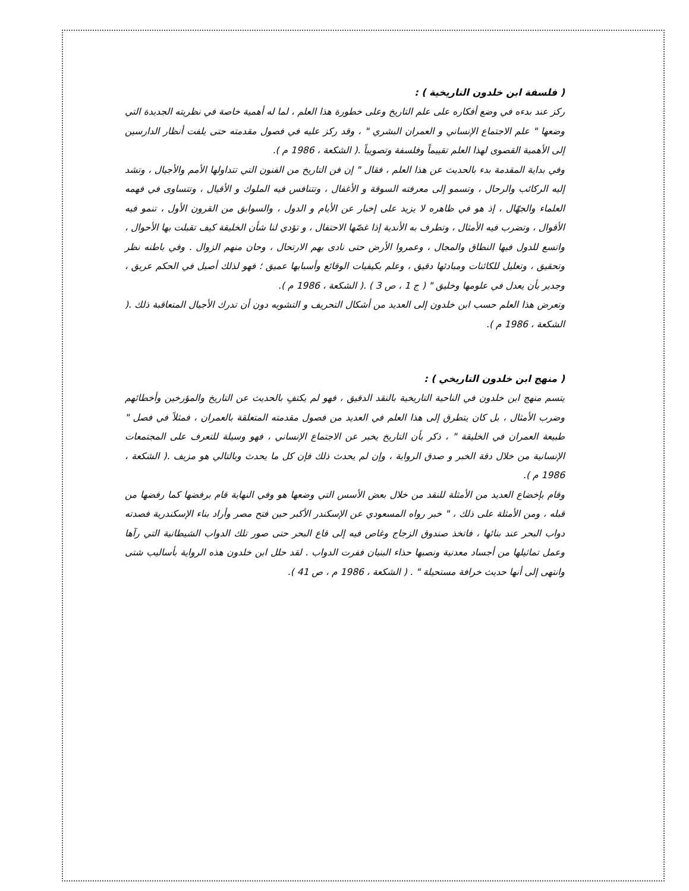( فلسفة ابن خلدون التاريخية ) :
ركز عند بدءه في وضع أفكاره على علم التاريخ وعلى خطورة هذا العلم ، لما له أهمية خاصة في نظريته الجديدة التي وضعها " علم الاجتماع الإنساني و العمران البشري " ، وقد ركز عليه في فصول مقدمته حتى يلفت أنظار الدارسين إلى الأهمية القصوى لهذا العلم تقييماً وفلسفة وتصويباً .( الشكعة ، 1986 م ).
وفي بداية المقدمة بدء بالحديث عن هذا العلم ، فقال " إن فن التاريخ من الفنون التي تتداولها الأمم والأجيال ، وتشد إليه الركائب والرحال ، وتسمو إلى معرفته السوقة و الأغفال ، وتتنافس فيه الملوك و الأقيال ، وتتساوى في فهمه العلماء والجهّال ، إذ هو في ظاهره لا يزيد على إخبار عن الأيام و الدول ، والسوابق من القرون الأول ، تنمو فيه الأقوال ، وتضرب فيه الأمثال ، وتطرف به الأندية إذا غصّها الاحتفال ، و تؤدي لنا شأن الخليقة كيف تقبلت بها الأحوال ، واتسع للدول فيها النطاق والمجال ، وعمروا الأرض حتى نادى بهم الارتحال ، وحان منهم الزوال . وفي باطنه نظر وتحقيق ، وتعليل للكائنات ومبادئها دقيق ، وعلم بكيفيات الوقائع وأسبابها عميق ؛ فهو لذلك أصيل في الحكم عريق ، وجدير بأن يعدل في علومها وخليق " ( ج 1 ، ص 3 ) .( الشكعة ، 1986 م ).
وتعرض هذا العلم حسب ابن خلدون إلى العديد من أشكال التحريف و التشويه دون أن تدرك الأجيال المتعاقبة ذلك .( الشكعة ، 1986 م ).
( منهج ابن خلدون التاريخي ) :
يتسم منهج ابن خلدون في الناحية التاريخية بالنقد الدقيق ، فهو لم يكتفِ بالحديث عن التاريخ والمؤرخين وأخطائهم وضرب الأمثال ، بل كان يتطرق إلى هذا العلم في العديد من فصول مقدمته المتعلقة بالعمران ، فمثلاً في فصل " طبيعة العمران في الخليقة " ، ذكر بأن التاريخ يخبر عن الاجتماع الإنساني ، فهو وسيلة للتعرف على المجتمعات الإنسانية من خلال دقة الخبر و صدق الرواية ، وإن لم يحدث ذلك فإن كل ما يحدث وبالتالي هو مزيف .( الشكعة ، 1986 م ).
وقام بإخضاع العديد من الأمثلة للنقد من خلال بعض الأسس التي وضعها هو وفي النهاية قام برفضها كما رفضها من قبله ، ومن الأمثلة على ذلك ، " خبر رواه المسعودي عن الإسكندر الأكبر حين فتح مصر وأراد بناء الإسكندرية فصدته دواب البحر عند بنائها ، فاتخذ صندوق الزجاج وغاص فيه إلى قاع البحر حتى صور تلك الدواب الشيطانية التي رآها وعمل تماثيلها من أجساد معدنية ونصبها حذاء البنيان ففرت الدواب . لقد حلل ابن خلدون هذه الرواية بأساليب شتى وانتهى إلى أنها حديث خرافة مستحيلة " . ( الشكعة ، 1986 م ، ص 41 ).